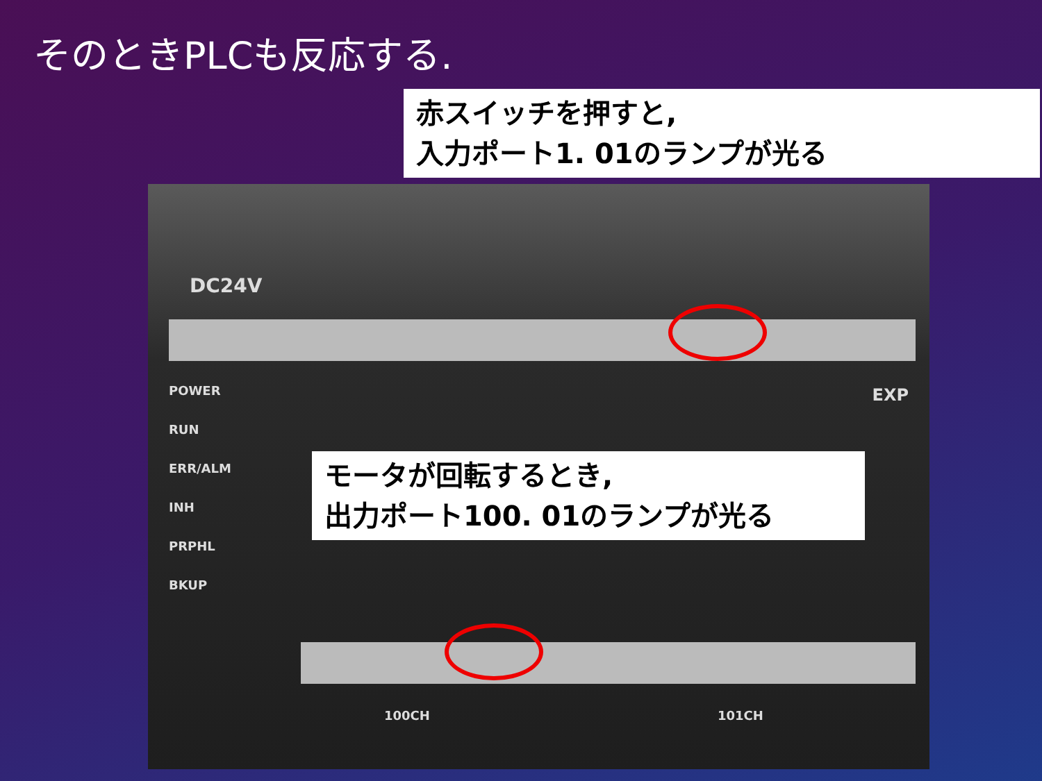そのときPLCも反応する.
POWER
RUN
ERR/ALM
INH
PRPHL
BKUP
DC24V
EXP
100CH 101CH
赤スイッチを押すと,
入力ポート1. 01のランプが光る
モータが回転するとき,
出力ポート100. 01のランプが光る